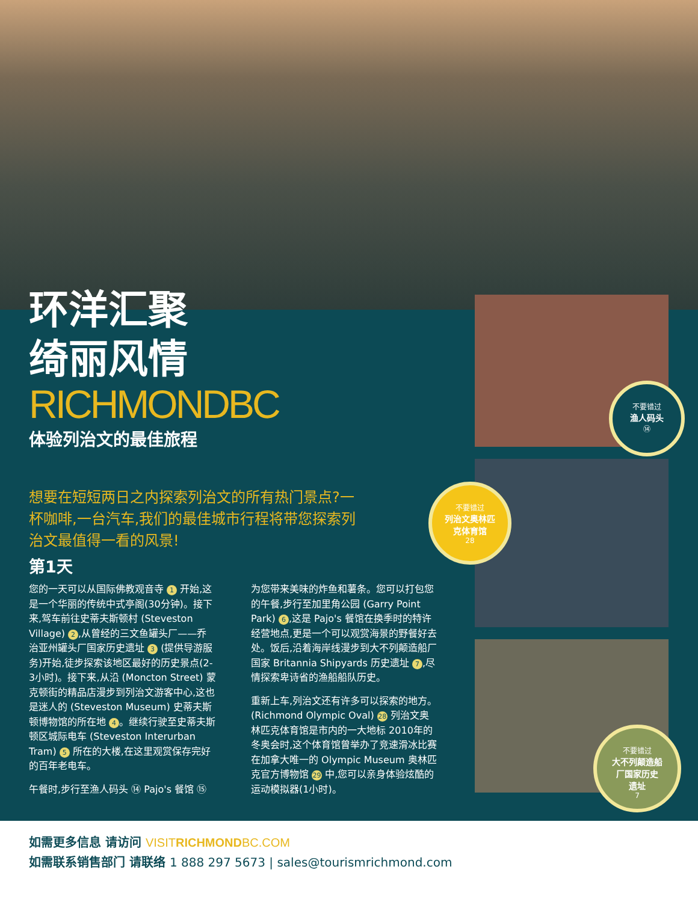环洋汇聚
绮丽风情
RICHMONDBC
体验列治文的最佳旅程
想要在短短两日之内探索列治文的所有热门景点?一杯咖啡,一台汽车,我们的最佳城市行程将带您探索列治文最值得一看的风景!
第1天
您的一天可以从国际佛教观音寺 1 开始,这是一个华丽的传统中式亭阁(30分钟)。接下来,驾车前往史蒂夫斯顿村 (Steveston Village) 2,从曾经的三文鱼罐头厂——乔治亚州罐头厂国家历史遗址 3 (提供导游服务)开始,徒步探索该地区最好的历史景点(2-3小时)。接下来,从沿 (Moncton Street) 蒙克顿街的精品店漫步到列治文游客中心,这也是迷人的 (Steveston Museum) 史蒂夫斯顿博物馆的所在地 4 。继续行驶至史蒂夫斯顿区城际电车 (Steveston Interurban Tram) 5 所在的大楼,在这里观赏保存完好的百年老电车。
午餐时,步行至渔人码头 ⑭ Pajo's 餐馆 ⑮
为您带来美味的炸鱼和薯条。您可以打包您的午餐,步行至加里角公园 (Garry Point Park) 6,这是 Pajo's 餐馆在换季时的特许经营地点,更是一个可以观赏海景的野餐好去处。饭后,沿着海岸线漫步到大不列颠造船厂国家 Britannia Shipyards 历史遗址 7,尽情探索卑诗省的渔船船队历史。
重新上车,列治文还有许多可以探索的地方。(Richmond Olympic Oval) 28 列治文奥林匹克体育馆是市内的一大地标 2010年的冬奥会时,这个体育馆曾举办了竞速滑冰比赛 在加拿大唯一的 Olympic Museum 奥林匹克官方博物馆 29 中,您可以亲身体验炫酷的运动模拟器(1小时)。
不要错过
渔人码头
⑭
不要错过
列治文奥林匹
克体育馆
28
不要错过
大不列颠造船
厂国家历史
遗址
7
如需更多信息 请访问 VISITRICHMONDBC.COM
如需联系销售部门 请联络 1 888 297 5673 | sales@tourismrichmond.com